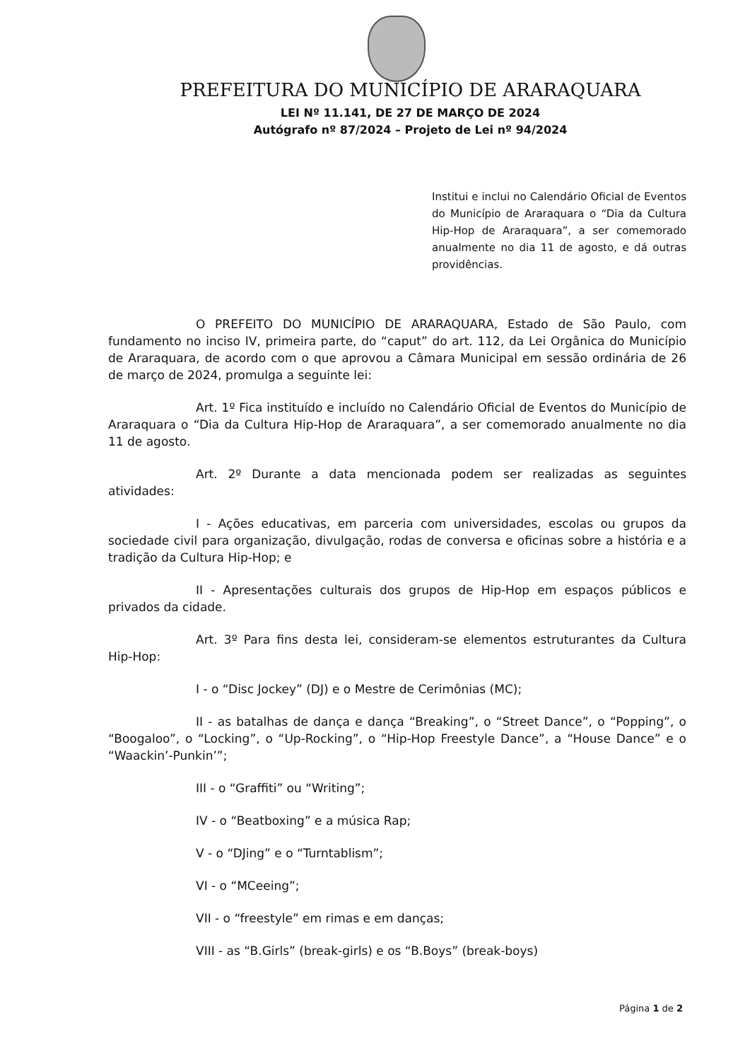PREFEITURA DO MUNICÍPIO DE ARARAQUARA
LEI Nº 11.141, DE 27 DE MARÇO DE 2024
Autógrafo nº 87/2024 – Projeto de Lei nº 94/2024
Institui e inclui no Calendário Oficial de Eventos do Município de Araraquara o “Dia da Cultura Hip-Hop de Araraquara”, a ser comemorado anualmente no dia 11 de agosto, e dá outras providências.
O PREFEITO DO MUNICÍPIO DE ARARAQUARA, Estado de São Paulo, com fundamento no inciso IV, primeira parte, do “caput” do art. 112, da Lei Orgânica do Município de Araraquara, de acordo com o que aprovou a Câmara Municipal em sessão ordinária de 26 de março de 2024, promulga a seguinte lei:
Art. 1º Fica instituído e incluído no Calendário Oficial de Eventos do Município de Araraquara o “Dia da Cultura Hip-Hop de Araraquara”, a ser comemorado anualmente no dia 11 de agosto.
Art. 2º Durante a data mencionada podem ser realizadas as seguintes atividades:
I - Ações educativas, em parceria com universidades, escolas ou grupos da sociedade civil para organização, divulgação, rodas de conversa e oficinas sobre a história e a tradição da Cultura Hip-Hop; e
II - Apresentações culturais dos grupos de Hip-Hop em espaços públicos e privados da cidade.
Art. 3º Para fins desta lei, consideram-se elementos estruturantes da Cultura Hip-Hop:
I - o “Disc Jockey” (DJ) e o Mestre de Cerimônias (MC);
II - as batalhas de dança e dança “Breaking”, o “Street Dance”, o “Popping”, o “Boogaloo”, o “Locking”, o “Up-Rocking”, o “Hip-Hop Freestyle Dance”, a “House Dance” e o “Waackin’-Punkin’”;
III - o “Graffiti” ou “Writing”;
IV - o “Beatboxing” e a música Rap;
V - o “DJing” e o “Turntablism”;
VI - o “MCeeing”;
VII - o “freestyle” em rimas e em danças;
VIII - as “B.Girls” (break-girls) e os “B.Boys” (break-boys)
Página 1 de 2